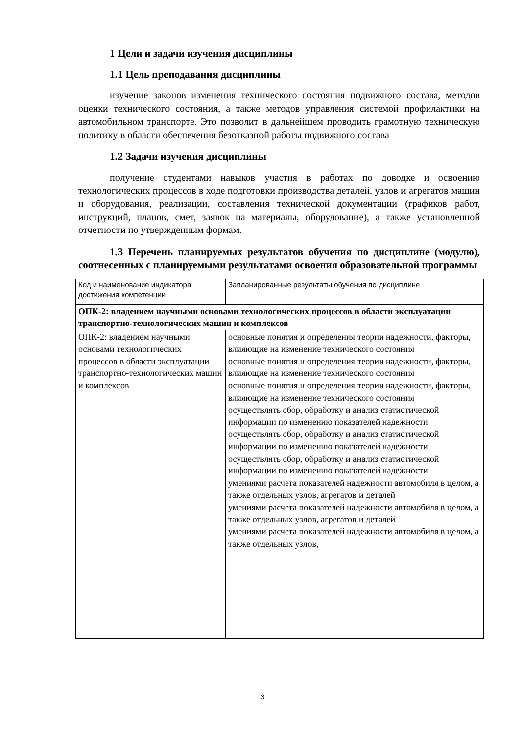1 Цели и задачи изучения дисциплины
1.1 Цель преподавания дисциплины
изучение законов изменения технического состояния подвижного состава, методов оценки технического состояния, а также методов управления системой профилактики на автомобильном транспорте. Это позволит в дальнейшем проводить грамотную техническую политику в области обеспечения безотказной работы подвижного состава
1.2 Задачи изучения дисциплины
получение студентами навыков участия в работах по доводке и освоению технологических процессов в ходе подготовки производства деталей, узлов и агрегатов машин и оборудования, реализации, составления технической документации (графиков работ, инструкций, планов, смет, заявок на материалы, оборудование), а также установленной отчетности по утвержденным формам.
1.3 Перечень планируемых результатов обучения по дисциплине (модулю), соотнесенных с планируемыми результатами освоения образовательной программы
| Код и наименование индикатора достижения компетенции | Запланированные результаты обучения по дисциплине |
| ОПК-2: владением научными основами технологических процессов в области эксплуатации транспортно-технологических машин и комплексов | |
| ОПК-2: владением научными основами технологических процессов в области эксплуатации транспортно-технологических машин и комплексов | основные понятия и определения теории надежности, факторы, влияющие на изменение технического состояния основные понятия и определения теории надежности, факторы, влияющие на изменение технического состояния основные понятия и определения теории надежности, факторы, влияющие на изменение технического состояния осуществлять сбор, обработку и анализ статистической информации по изменению показателей надежности осуществлять сбор, обработку и анализ статистической информации по изменению показателей надежности осуществлять сбор, обработку и анализ статистической информации по изменению показателей надежности умениями расчета показателей надежности автомобиля в целом, а также отдельных узлов, агрегатов и деталей умениями расчета показателей надежности автомобиля в целом, а также отдельных узлов, агрегатов и деталей умениями расчета показателей надежности автомобиля в целом, а также отдельных узлов, |
3